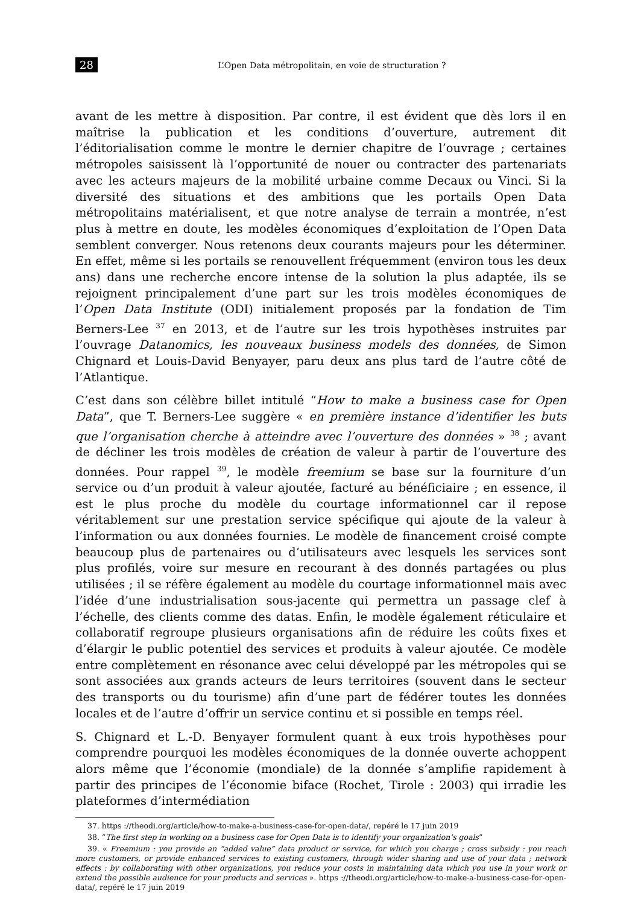28 L’Open Data métropolitain, en voie de structuration ?
avant de les mettre à disposition. Par contre, il est évident que dès lors il en maîtrise la publication et les conditions d’ouverture, autrement dit l’éditorialisation comme le montre le dernier chapitre de l’ouvrage ; certaines métropoles saisissent là l’opportunité de nouer ou contracter des partenariats avec les acteurs majeurs de la mobilité urbaine comme Decaux ou Vinci. Si la diversité des situations et des ambitions que les portails Open Data métropolitains matérialisent, et que notre analyse de terrain a montrée, n’est plus à mettre en doute, les modèles économiques d’exploitation de l’Open Data semblent converger. Nous retenons deux courants majeurs pour les déterminer. En effet, même si les portails se renouvellent fréquemment (environ tous les deux ans) dans une recherche encore intense de la solution la plus adaptée, ils se rejoignent principalement d’une part sur les trois modèles économiques de l’Open Data Institute (ODI) initialement proposés par la fondation de Tim Berners-Lee <sup>37</sup> en 2013, et de l’autre sur les trois hypothèses instruites par l’ouvrage Datanomics, les nouveaux business models des données, de Simon Chignard et Louis-David Benyayer, paru deux ans plus tard de l’autre côté de l’Atlantique.
C’est dans son célèbre billet intitulé “How to make a business case for Open Data”, que T. Berners-Lee suggère « en première instance d’identifier les buts que l’organisation cherche à atteindre avec l’ouverture des données » <sup>38</sup> ; avant de décliner les trois modèles de création de valeur à partir de l’ouverture des données. Pour rappel <sup>39</sup>, le modèle freemium se base sur la fourniture d’un service ou d’un produit à valeur ajoutée, facturé au bénéficiaire ; en essence, il est le plus proche du modèle du courtage informationnel car il repose véritablement sur une prestation service spécifique qui ajoute de la valeur à l’information ou aux données fournies. Le modèle de financement croisé compte beaucoup plus de partenaires ou d’utilisateurs avec lesquels les services sont plus profilés, voire sur mesure en recourant à des donnés partagées ou plus utilisées ; il se réfère également au modèle du courtage informationnel mais avec l’idée d’une industrialisation sous-jacente qui permettra un passage clef à l’échelle, des clients comme des datas. Enfin, le modèle également réticulaire et collaboratif regroupe plusieurs organisations afin de réduire les coûts fixes et d’élargir le public potentiel des services et produits à valeur ajoutée. Ce modèle entre complètement en résonance avec celui développé par les métropoles qui se sont associées aux grands acteurs de leurs territoires (souvent dans le secteur des transports ou du tourisme) afin d’une part de fédérer toutes les données locales et de l’autre d’offrir un service continu et si possible en temps réel.
S. Chignard et L.-D. Benyayer formulent quant à eux trois hypothèses pour comprendre pourquoi les modèles économiques de la donnée ouverte achoppent alors même que l’économie (mondiale) de la donnée s’amplifie rapidement à partir des principes de l’économie biface (Rochet, Tirole : 2003) qui irradie les plateformes d’intermédiation
37. https ://theodi.org/article/how-to-make-a-business-case-for-open-data/, repéré le 17 juin 2019
38. “The first step in working on a business case for Open Data is to identify your organization’s goals”
39. « Freemium : you provide an “added value” data product or service, for which you charge ; cross subsidy : you reach more customers, or provide enhanced services to existing customers, through wider sharing and use of your data ; network effects : by collaborating with other organizations, you reduce your costs in maintaining data which you use in your work or extend the possible audience for your products and services ». https ://theodi.org/article/how-to-make-a-business-case-for-open-data/, repéré le 17 juin 2019